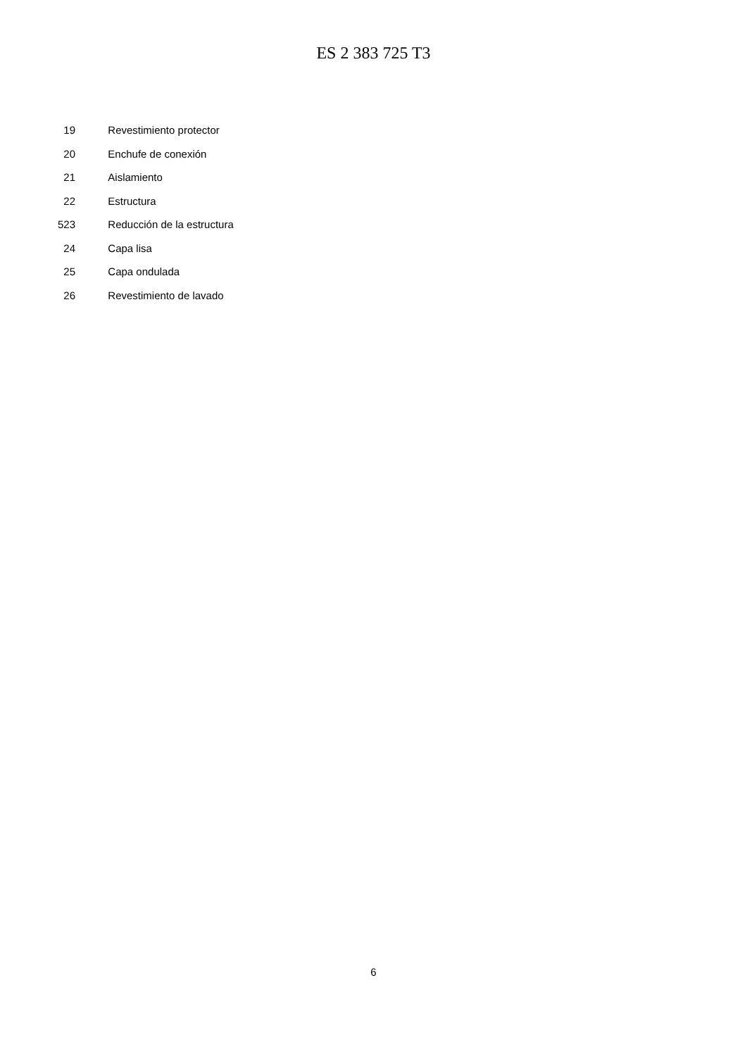ES 2 383 725 T3
| | 19 | Revestimiento protector |
| | 20 | Enchufe de conexión |
| | 21 | Aislamiento |
| | 22 | Estructura |
| 5 | 23 | Reducción de la estructura |
| | 24 | Capa lisa |
| | 25 | Capa ondulada |
| | 26 | Revestimiento de lavado |
6